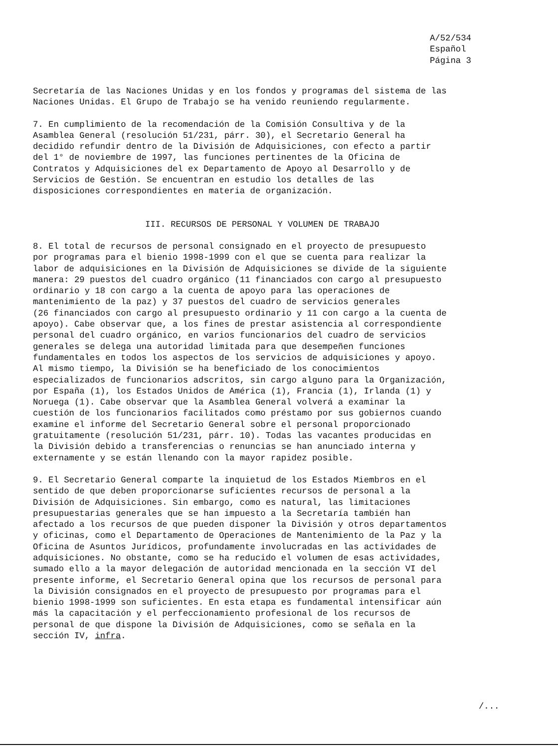A/52/534
Español
Página 3
Secretaría de las Naciones Unidas y en los fondos y programas del sistema de las Naciones Unidas. El Grupo de Trabajo se ha venido reuniendo regularmente.
7. En cumplimiento de la recomendación de la Comisión Consultiva y de la Asamblea General (resolución 51/231, párr. 30), el Secretario General ha decidido refundir dentro de la División de Adquisiciones, con efecto a partir del 1° de noviembre de 1997, las funciones pertinentes de la Oficina de Contratos y Adquisiciones del ex Departamento de Apoyo al Desarrollo y de Servicios de Gestión. Se encuentran en estudio los detalles de las disposiciones correspondientes en materia de organización.
III. RECURSOS DE PERSONAL Y VOLUMEN DE TRABAJO
8. El total de recursos de personal consignado en el proyecto de presupuesto por programas para el bienio 1998-1999 con el que se cuenta para realizar la labor de adquisiciones en la División de Adquisiciones se divide de la siguiente manera: 29 puestos del cuadro orgánico (11 financiados con cargo al presupuesto ordinario y 18 con cargo a la cuenta de apoyo para las operaciones de mantenimiento de la paz) y 37 puestos del cuadro de servicios generales (26 financiados con cargo al presupuesto ordinario y 11 con cargo a la cuenta de apoyo). Cabe observar que, a los fines de prestar asistencia al correspondiente personal del cuadro orgánico, en varios funcionarios del cuadro de servicios generales se delega una autoridad limitada para que desempeñen funciones fundamentales en todos los aspectos de los servicios de adquisiciones y apoyo. Al mismo tiempo, la División se ha beneficiado de los conocimientos especializados de funcionarios adscritos, sin cargo alguno para la Organización, por España (1), los Estados Unidos de América (1), Francia (1), Irlanda (1) y Noruega (1). Cabe observar que la Asamblea General volverá a examinar la cuestión de los funcionarios facilitados como préstamo por sus gobiernos cuando examine el informe del Secretario General sobre el personal proporcionado gratuitamente (resolución 51/231, párr. 10). Todas las vacantes producidas en la División debido a transferencias o renuncias se han anunciado interna y externamente y se están llenando con la mayor rapidez posible.
9. El Secretario General comparte la inquietud de los Estados Miembros en el sentido de que deben proporcionarse suficientes recursos de personal a la División de Adquisiciones. Sin embargo, como es natural, las limitaciones presupuestarias generales que se han impuesto a la Secretaría también han afectado a los recursos de que pueden disponer la División y otros departamentos y oficinas, como el Departamento de Operaciones de Mantenimiento de la Paz y la Oficina de Asuntos Jurídicos, profundamente involucradas en las actividades de adquisiciones. No obstante, como se ha reducido el volumen de esas actividades, sumado ello a la mayor delegación de autoridad mencionada en la sección VI del presente informe, el Secretario General opina que los recursos de personal para la División consignados en el proyecto de presupuesto por programas para el bienio 1998-1999 son suficientes. En esta etapa es fundamental intensificar aún más la capacitación y el perfeccionamiento profesional de los recursos de personal de que dispone la División de Adquisiciones, como se señala en la sección IV, infra.
/...